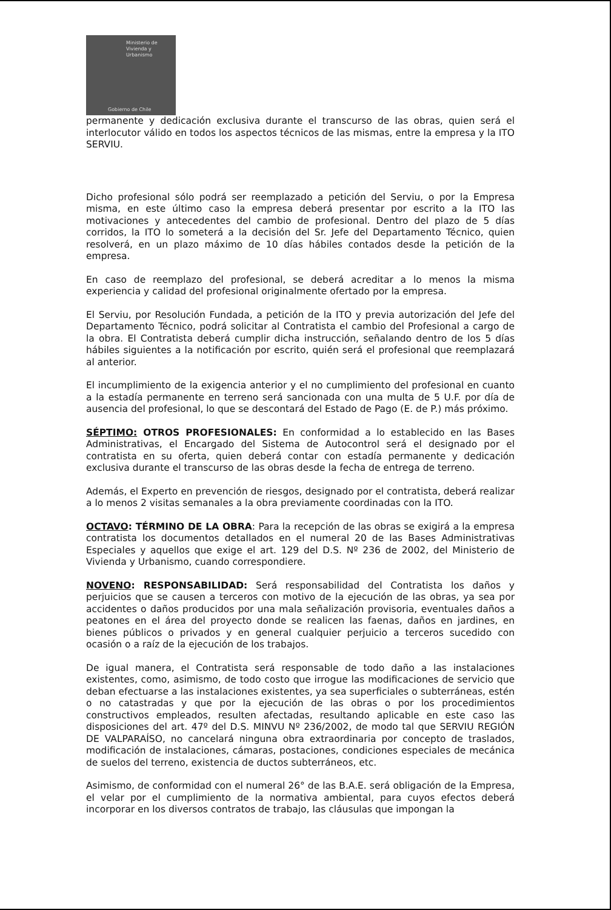Ministerio de
Vivienda y
Urbanismo
Gobierno de Chile
permanente y dedicación exclusiva durante el transcurso de las obras, quien será el interlocutor válido en todos los aspectos técnicos de las mismas, entre la empresa y la ITO SERVIU.
Dicho profesional sólo podrá ser reemplazado a petición del Serviu, o por la Empresa misma, en este último caso la empresa deberá presentar por escrito a la ITO las motivaciones y antecedentes del cambio de profesional. Dentro del plazo de 5 días corridos, la ITO lo someterá a la decisión del Sr. Jefe del Departamento Técnico, quien resolverá, en un plazo máximo de 10 días hábiles contados desde la petición de la empresa.
En caso de reemplazo del profesional, se deberá acreditar a lo menos la misma experiencia y calidad del profesional originalmente ofertado por la empresa.
El Serviu, por Resolución Fundada, a petición de la ITO y previa autorización del Jefe del Departamento Técnico, podrá solicitar al Contratista el cambio del Profesional a cargo de la obra. El Contratista deberá cumplir dicha instrucción, señalando dentro de los 5 días hábiles siguientes a la notificación por escrito, quién será el profesional que reemplazará al anterior.
El incumplimiento de la exigencia anterior y el no cumplimiento del profesional en cuanto a la estadía permanente en terreno será sancionada con una multa de 5 U.F. por día de ausencia del profesional, lo que se descontará del Estado de Pago (E. de P.) más próximo.
SÉPTIMO: OTROS PROFESIONALES: En conformidad a lo establecido en las Bases Administrativas, el Encargado del Sistema de Autocontrol será el designado por el contratista en su oferta, quien deberá contar con estadía permanente y dedicación exclusiva durante el transcurso de las obras desde la fecha de entrega de terreno.
Además, el Experto en prevención de riesgos, designado por el contratista, deberá realizar a lo menos 2 visitas semanales a la obra previamente coordinadas con la ITO.
OCTAVO: TÉRMINO DE LA OBRA: Para la recepción de las obras se exigirá a la empresa contratista los documentos detallados en el numeral 20 de las Bases Administrativas Especiales y aquellos que exige el art. 129 del D.S. Nº 236 de 2002, del Ministerio de Vivienda y Urbanismo, cuando correspondiere.
NOVENO: RESPONSABILIDAD: Será responsabilidad del Contratista los daños y perjuicios que se causen a terceros con motivo de la ejecución de las obras, ya sea por accidentes o daños producidos por una mala señalización provisoria, eventuales daños a peatones en el área del proyecto donde se realicen las faenas, daños en jardines, en bienes públicos o privados y en general cualquier perjuicio a terceros sucedido con ocasión o a raíz de la ejecución de los trabajos.
De igual manera, el Contratista será responsable de todo daño a las instalaciones existentes, como, asimismo, de todo costo que irrogue las modificaciones de servicio que deban efectuarse a las instalaciones existentes, ya sea superficiales o subterráneas, estén o no catastradas y que por la ejecución de las obras o por los procedimientos constructivos empleados, resulten afectadas, resultando aplicable en este caso las disposiciones del art. 47º del D.S. MINVU Nº 236/2002, de modo tal que SERVIU REGIÓN DE VALPARAÍSO, no cancelará ninguna obra extraordinaria por concepto de traslados, modificación de instalaciones, cámaras, postaciones, condiciones especiales de mecánica de suelos del terreno, existencia de ductos subterráneos, etc.
Asimismo, de conformidad con el numeral 26° de las B.A.E. será obligación de la Empresa, el velar por el cumplimiento de la normativa ambiental, para cuyos efectos deberá incorporar en los diversos contratos de trabajo, las cláusulas que impongan la